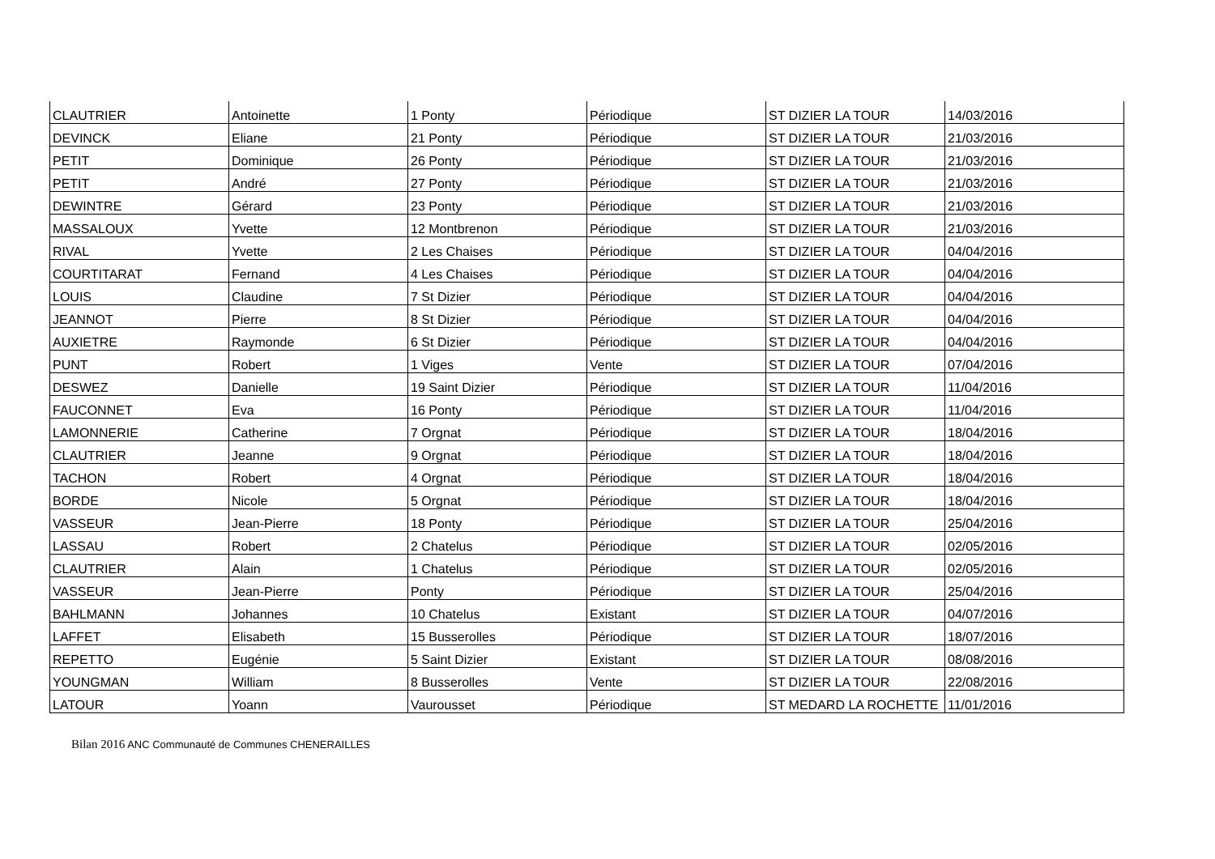| CLAUTRIER | Antoinette | 1 Ponty | Périodique | ST DIZIER LA TOUR | 14/03/2016 |
| DEVINCK | Eliane | 21 Ponty | Périodique | ST DIZIER LA TOUR | 21/03/2016 |
| PETIT | Dominique | 26 Ponty | Périodique | ST DIZIER LA TOUR | 21/03/2016 |
| PETIT | André | 27 Ponty | Périodique | ST DIZIER LA TOUR | 21/03/2016 |
| DEWINTRE | Gérard | 23 Ponty | Périodique | ST DIZIER LA TOUR | 21/03/2016 |
| MASSALOUX | Yvette | 12 Montbrenon | Périodique | ST DIZIER LA TOUR | 21/03/2016 |
| RIVAL | Yvette | 2 Les Chaises | Périodique | ST DIZIER LA TOUR | 04/04/2016 |
| COURTITARAT | Fernand | 4 Les Chaises | Périodique | ST DIZIER LA TOUR | 04/04/2016 |
| LOUIS | Claudine | 7 St Dizier | Périodique | ST DIZIER LA TOUR | 04/04/2016 |
| JEANNOT | Pierre | 8 St Dizier | Périodique | ST DIZIER LA TOUR | 04/04/2016 |
| AUXIETRE | Raymonde | 6 St Dizier | Périodique | ST DIZIER LA TOUR | 04/04/2016 |
| PUNT | Robert | 1 Viges | Vente | ST DIZIER LA TOUR | 07/04/2016 |
| DESWEZ | Danielle | 19 Saint Dizier | Périodique | ST DIZIER LA TOUR | 11/04/2016 |
| FAUCONNET | Eva | 16 Ponty | Périodique | ST DIZIER LA TOUR | 11/04/2016 |
| LAMONNERIE | Catherine | 7 Orgnat | Périodique | ST DIZIER LA TOUR | 18/04/2016 |
| CLAUTRIER | Jeanne | 9 Orgnat | Périodique | ST DIZIER LA TOUR | 18/04/2016 |
| TACHON | Robert | 4 Orgnat | Périodique | ST DIZIER LA TOUR | 18/04/2016 |
| BORDE | Nicole | 5 Orgnat | Périodique | ST DIZIER LA TOUR | 18/04/2016 |
| VASSEUR | Jean-Pierre | 18 Ponty | Périodique | ST DIZIER LA TOUR | 25/04/2016 |
| LASSAU | Robert | 2 Chatelus | Périodique | ST DIZIER LA TOUR | 02/05/2016 |
| CLAUTRIER | Alain | 1 Chatelus | Périodique | ST DIZIER LA TOUR | 02/05/2016 |
| VASSEUR | Jean-Pierre | Ponty | Périodique | ST DIZIER LA TOUR | 25/04/2016 |
| BAHLMANN | Johannes | 10 Chatelus | Existant | ST DIZIER LA TOUR | 04/07/2016 |
| LAFFET | Elisabeth | 15 Busserolles | Périodique | ST DIZIER LA TOUR | 18/07/2016 |
| REPETTO | Eugénie | 5 Saint Dizier | Existant | ST DIZIER LA TOUR | 08/08/2016 |
| YOUNGMAN | William | 8 Busserolles | Vente | ST DIZIER LA TOUR | 22/08/2016 |
| LATOUR | Yoann | Vaurousset | Périodique | ST MEDARD LA ROCHETTE | 11/01/2016 |
Bilan 2016 ANC Communauté de Communes CHENERAILLES